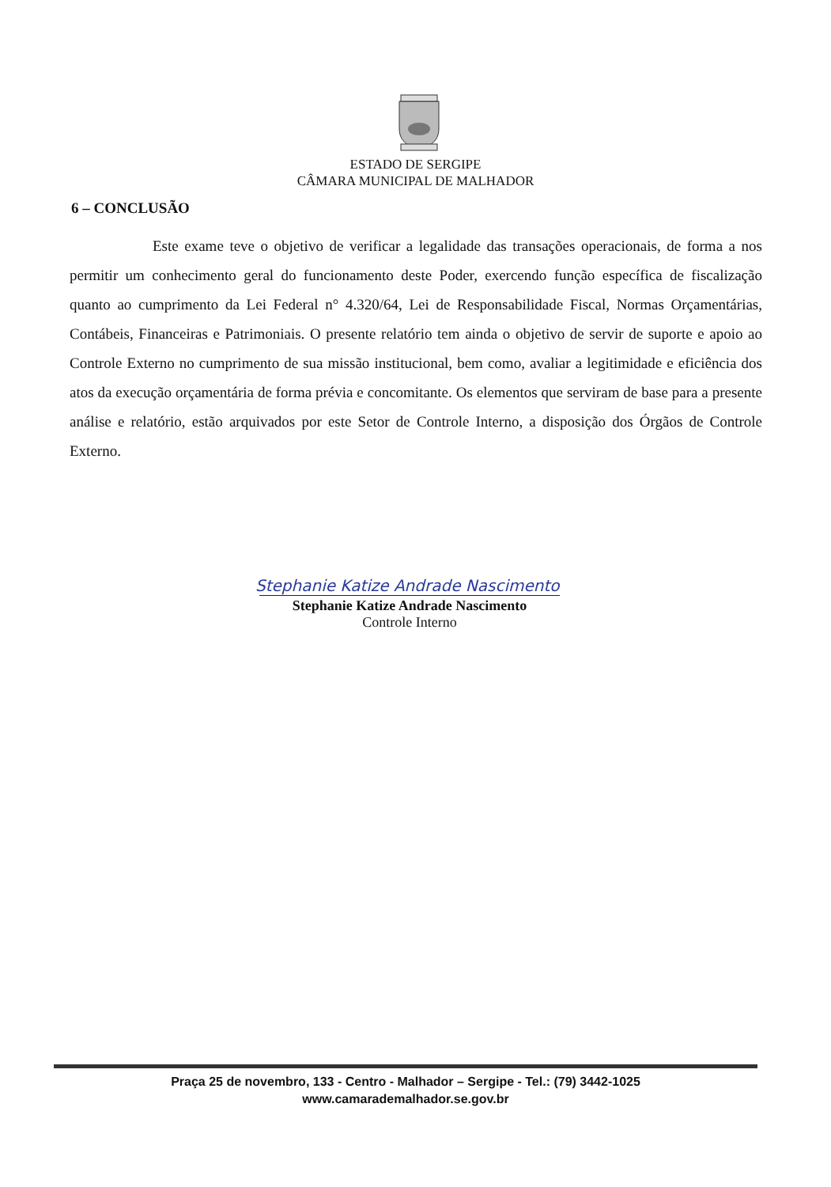ESTADO DE SERGIPE
CÂMARA MUNICIPAL DE MALHADOR
6 – CONCLUSÃO
Este exame teve o objetivo de verificar a legalidade das transações operacionais, de forma a nos permitir um conhecimento geral do funcionamento deste Poder, exercendo função específica de fiscalização quanto ao cumprimento da Lei Federal n° 4.320/64, Lei de Responsabilidade Fiscal, Normas Orçamentárias, Contábeis, Financeiras e Patrimoniais. O presente relatório tem ainda o objetivo de servir de suporte e apoio ao Controle Externo no cumprimento de sua missão institucional, bem como, avaliar a legitimidade e eficiência dos atos da execução orçamentária de forma prévia e concomitante. Os elementos que serviram de base para a presente análise e relatório, estão arquivados por este Setor de Controle Interno, a disposição dos Órgãos de Controle Externo.
Stephanie Katize Andrade Nascimento
Stephanie Katize Andrade Nascimento
Controle Interno
Praça 25 de novembro, 133 - Centro - Malhador – Sergipe - Tel.: (79) 3442-1025
www.camarademalhador.se.gov.br